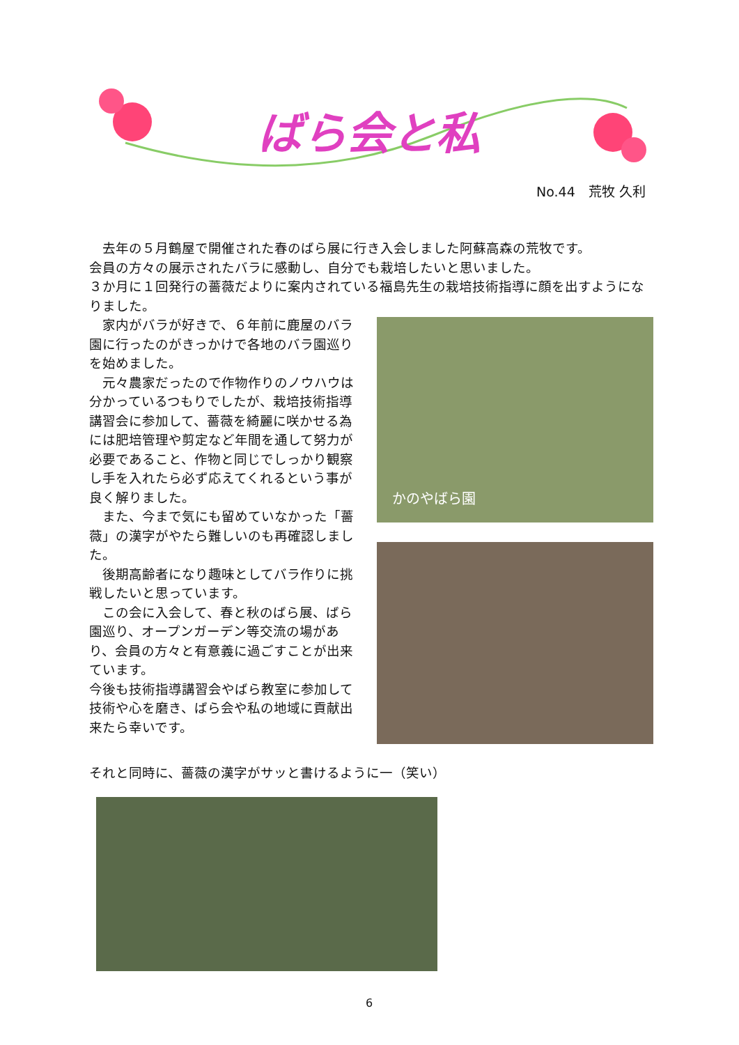ばら会と私
No.44　荒牧 久利
　去年の５月鶴屋で開催された春のばら展に行き入会しました阿蘇高森の荒牧です。
会員の方々の展示されたバラに感動し、自分でも栽培したいと思いました。
３か月に１回発行の薔薇だよりに案内されている福島先生の栽培技術指導に顔を出すようになりました。
　家内がバラが好きで、６年前に鹿屋のバラ園に行ったのがきっかけで各地のバラ園巡りを始めました。
　元々農家だったので作物作りのノウハウは分かっているつもりでしたが、栽培技術指導講習会に参加して、薔薇を綺麗に咲かせる為には肥培管理や剪定など年間を通して努力が必要であること、作物と同じでしっかり観察し手を入れたら必ず応えてくれるという事が良く解りました。
　また、今まで気にも留めていなかった「薔薇」の漢字がやたら難しいのも再確認しました。
　後期高齢者になり趣味としてバラ作りに挑戦したいと思っています。
　この会に入会して、春と秋のばら展、ばら園巡り、オープンガーデン等交流の場があり、会員の方々と有意義に過ごすことが出来ています。
今後も技術指導講習会やばら教室に参加して技術や心を磨き、ばら会や私の地域に貢献出来たら幸いです。
かのやばら園
それと同時に、薔薇の漢字がサッと書けるように一（笑い）
6